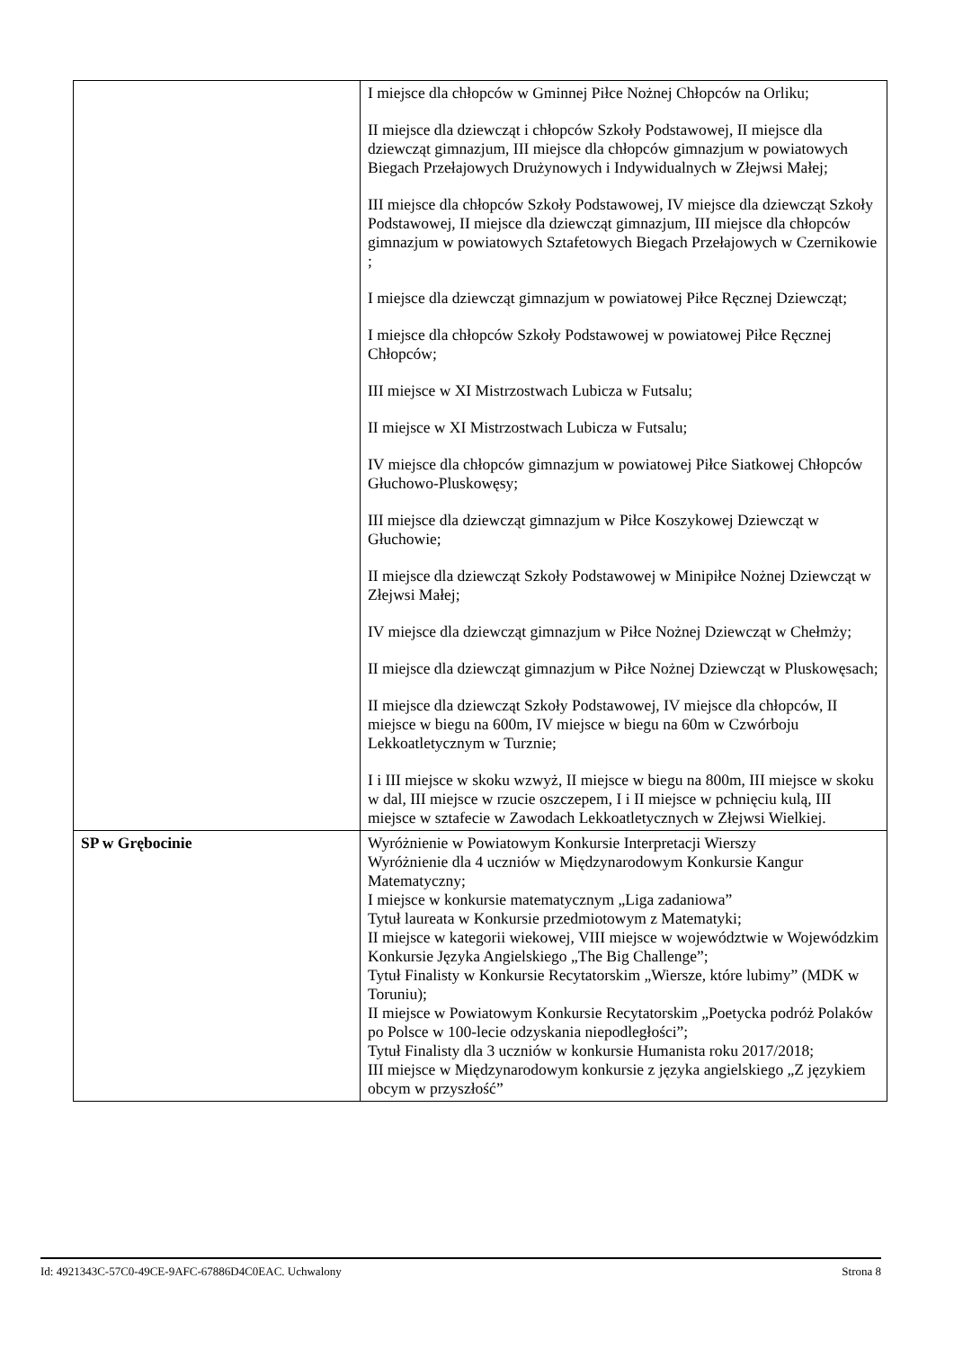| | I miejsce dla chłopców w Gminnej Piłce Nożnej Chłopców na Orliku; II miejsce dla dziewcząt i chłopców Szkoły Podstawowej, II miejsce dla dziewcząt gimnazjum, III miejsce dla chłopców gimnazjum w powiatowych Biegach Przełajowych Drużynowych i Indywidualnych w Złejwsi Małej; III miejsce dla chłopców Szkoły Podstawowej, IV miejsce dla dziewcząt Szkoły Podstawowej, II miejsce dla dziewcząt gimnazjum, III miejsce dla chłopców gimnazjum w powiatowych Sztafetowych Biegach Przełajowych w Czernikowie ; I miejsce dla dziewcząt gimnazjum w powiatowej Piłce Ręcznej Dziewcząt; I miejsce dla chłopców Szkoły Podstawowej w powiatowej Piłce Ręcznej Chłopców; III miejsce w XI Mistrzostwach Lubicza w Futsalu; II miejsce w XI Mistrzostwach Lubicza w Futsalu; IV miejsce dla chłopców gimnazjum w powiatowej Piłce Siatkowej Chłopców Głuchowo-Pluskowęsy; III miejsce dla dziewcząt gimnazjum w Piłce Koszykowej Dziewcząt w Głuchowie; II miejsce dla dziewcząt Szkoły Podstawowej w Minipiłce Nożnej Dziewcząt w Złejwsi Małej; IV miejsce dla dziewcząt gimnazjum w Piłce Nożnej Dziewcząt w Chełmży; II miejsce dla dziewcząt gimnazjum w Piłce Nożnej Dziewcząt w Pluskowęsach; II miejsce dla dziewcząt Szkoły Podstawowej, IV miejsce dla chłopców, II miejsce w biegu na 600m, IV miejsce w biegu na 60m w Czwórboju Lekkoatletycznym w Turznie; I i III miejsce w skoku wzwyż, II miejsce w biegu na 800m, III miejsce w skoku w dal, III miejsce w rzucie oszczepem, I i II miejsce w pchnięciu kulą, III miejsce w sztafecie w Zawodach Lekkoatletycznych w Złejwsi Wielkiej. |
| SP w Grębocinie | Wyróżnienie w Powiatowym Konkursie Interpretacji Wierszy Wyróżnienie dla 4 uczniów w Międzynarodowym Konkursie Kangur Matematyczny; I miejsce w konkursie matematycznym „Liga zadaniowa” Tytuł laureata w Konkursie przedmiotowym z Matematyki; II miejsce w kategorii wiekowej, VIII miejsce w województwie w Wojewódzkim Konkursie Języka Angielskiego „The Big Challenge”; Tytuł Finalisty w Konkursie Recytatorskim „Wiersze, które lubimy” (MDK w Toruniu); II miejsce w Powiatowym Konkursie Recytatorskim „Poetycka podróż Polaków po Polsce w 100-lecie odzyskania niepodległości”; Tytuł Finalisty dla 3 uczniów w konkursie Humanista roku 2017/2018; III miejsce w Międzynarodowym konkursie z języka angielskiego „Z językiem obcym w przyszłość” |
Id: 4921343C-57C0-49CE-9AFC-67886D4C0EAC. Uchwalony Strona 8